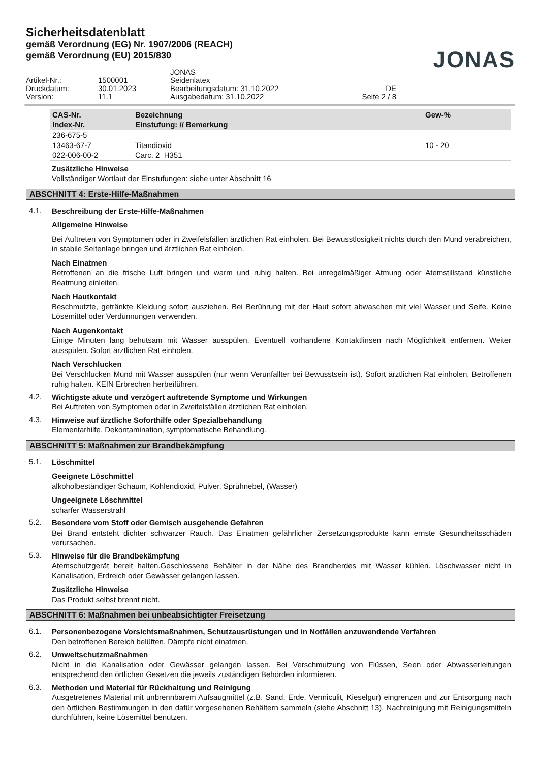Sicherheitsdatenblatt
gemäß Verordnung (EG) Nr. 1907/2006 (REACH)
gemäß Verordnung (EU) 2015/830
JONAS
JONAS
Artikel-Nr.:
1500001
Seidenlatex
Druckdatum:
30.01.2023
Bearbeitungsdatum: 31.10.2022
DE
Version:
11.1
Ausgabedatum: 31.10.2022
Seite 2 / 8
| CAS-Nr. Index-Nr. | Bezeichnung Einstufung: // Bemerkung | Gew-% |
| --- | --- | --- |
| 236-675-5 | | |
| 13463-67-7 | Titandioxid | 10 - 20 |
| 022-006-00-2 | Carc. 2 H351 | |
Zusätzliche Hinweise
Vollständiger Wortlaut der Einstufungen: siehe unter Abschnitt 16
ABSCHNITT 4: Erste-Hilfe-Maßnahmen
4.1.
Beschreibung der Erste-Hilfe-Maßnahmen
Allgemeine Hinweise
Bei Auftreten von Symptomen oder in Zweifelsfällen ärztlichen Rat einholen. Bei Bewusstlosigkeit nichts durch den Mund verabreichen, in stabile Seitenlage bringen und ärztlichen Rat einholen.
Nach Einatmen
Betroffenen an die frische Luft bringen und warm und ruhig halten. Bei unregelmäßiger Atmung oder Atemstillstand künstliche Beatmung einleiten.
Nach Hautkontakt
Beschmutzte, getränkte Kleidung sofort ausziehen. Bei Berührung mit der Haut sofort abwaschen mit viel Wasser und Seife. Keine Lösemittel oder Verdünnungen verwenden.
Nach Augenkontakt
Einige Minuten lang behutsam mit Wasser ausspülen. Eventuell vorhandene Kontaktlinsen nach Möglichkeit entfernen. Weiter ausspülen. Sofort ärztlichen Rat einholen.
Nach Verschlucken
Bei Verschlucken Mund mit Wasser ausspülen (nur wenn Verunfallter bei Bewusstsein ist). Sofort ärztlichen Rat einholen. Betroffenen ruhig halten. KEIN Erbrechen herbeiführen.
4.2.
Wichtigste akute und verzögert auftretende Symptome und Wirkungen
Bei Auftreten von Symptomen oder in Zweifelsfällen ärztlichen Rat einholen.
4.3.
Hinweise auf ärztliche Soforthilfe oder Spezialbehandlung
Elementarhilfe, Dekontamination, symptomatische Behandlung.
ABSCHNITT 5: Maßnahmen zur Brandbekämpfung
5.1.
Löschmittel
Geeignete Löschmittel
alkoholbeständiger Schaum, Kohlendioxid, Pulver, Sprühnebel, (Wasser)
Ungeeignete Löschmittel
scharfer Wasserstrahl
5.2.
Besondere vom Stoff oder Gemisch ausgehende Gefahren
Bei Brand entsteht dichter schwarzer Rauch. Das Einatmen gefährlicher Zersetzungsprodukte kann ernste Gesundheitsschäden verursachen.
5.3.
Hinweise für die Brandbekämpfung
Atemschutzgerät bereit halten.Geschlossene Behälter in der Nähe des Brandherdes mit Wasser kühlen. Löschwasser nicht in Kanalisation, Erdreich oder Gewässer gelangen lassen.
Zusätzliche Hinweise
Das Produkt selbst brennt nicht.
ABSCHNITT 6: Maßnahmen bei unbeabsichtigter Freisetzung
6.1.
Personenbezogene Vorsichtsmaßnahmen, Schutzausrüstungen und in Notfällen anzuwendende Verfahren
Den betroffenen Bereich belüften. Dämpfe nicht einatmen.
6.2.
Umweltschutzmaßnahmen
Nicht in die Kanalisation oder Gewässer gelangen lassen. Bei Verschmutzung von Flüssen, Seen oder Abwasserleitungen entsprechend den örtlichen Gesetzen die jeweils zuständigen Behörden informieren.
6.3.
Methoden und Material für Rückhaltung und Reinigung
Ausgetretenes Material mit unbrennbarem Aufsaugmittel (z.B. Sand, Erde, Vermiculit, Kieselgur) eingrenzen und zur Entsorgung nach den örtlichen Bestimmungen in den dafür vorgesehenen Behältern sammeln (siehe Abschnitt 13). Nachreinigung mit Reinigungsmitteln durchführen, keine Lösemittel benutzen.